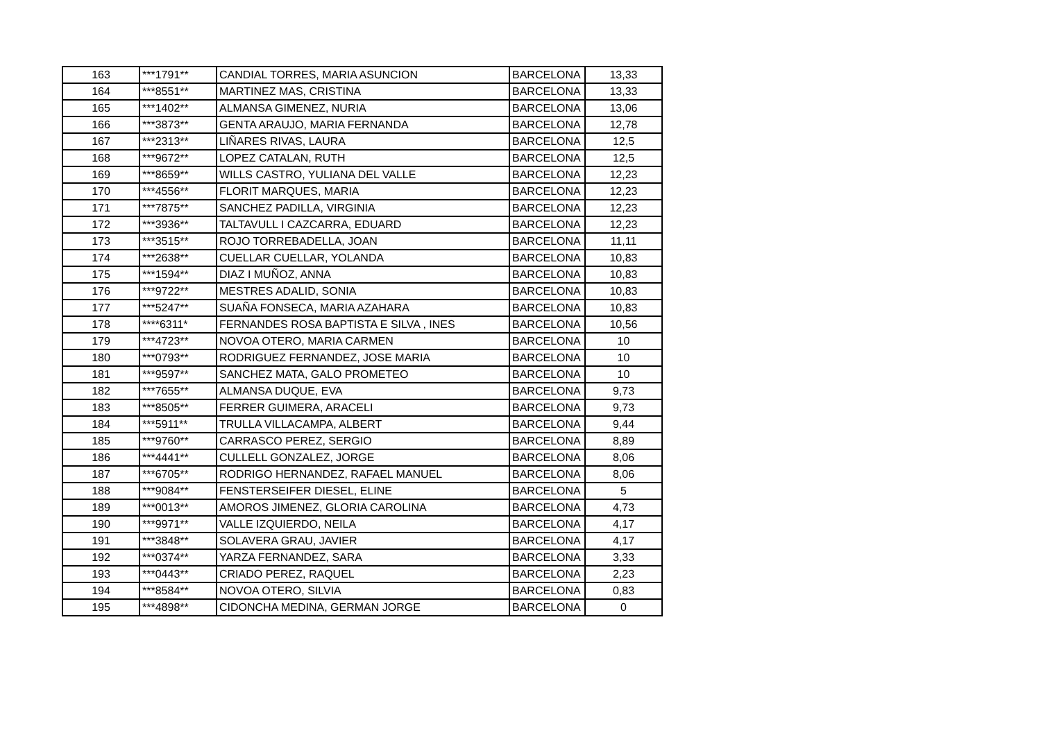| 163 | ***1791** | CANDIAL TORRES, MARIA ASUNCION | BARCELONA | 13,33 |
| 164 | ***8551** | MARTINEZ MAS, CRISTINA | BARCELONA | 13,33 |
| 165 | ***1402** | ALMANSA GIMENEZ, NURIA | BARCELONA | 13,06 |
| 166 | ***3873** | GENTA ARAUJO, MARIA FERNANDA | BARCELONA | 12,78 |
| 167 | ***2313** | LIÑARES RIVAS, LAURA | BARCELONA | 12,5 |
| 168 | ***9672** | LOPEZ CATALAN, RUTH | BARCELONA | 12,5 |
| 169 | ***8659** | WILLS CASTRO, YULIANA DEL VALLE | BARCELONA | 12,23 |
| 170 | ***4556** | FLORIT MARQUES, MARIA | BARCELONA | 12,23 |
| 171 | ***7875** | SANCHEZ PADILLA, VIRGINIA | BARCELONA | 12,23 |
| 172 | ***3936** | TALTAVULL I CAZCARRA, EDUARD | BARCELONA | 12,23 |
| 173 | ***3515** | ROJO TORREBADELLA, JOAN | BARCELONA | 11,11 |
| 174 | ***2638** | CUELLAR CUELLAR, YOLANDA | BARCELONA | 10,83 |
| 175 | ***1594** | DIAZ I MUÑOZ, ANNA | BARCELONA | 10,83 |
| 176 | ***9722** | MESTRES ADALID, SONIA | BARCELONA | 10,83 |
| 177 | ***5247** | SUAÑA FONSECA, MARIA AZAHARA | BARCELONA | 10,83 |
| 178 | ****6311* | FERNANDES ROSA BAPTISTA E SILVA , INES | BARCELONA | 10,56 |
| 179 | ***4723** | NOVOA OTERO, MARIA CARMEN | BARCELONA | 10 |
| 180 | ***0793** | RODRIGUEZ FERNANDEZ, JOSE MARIA | BARCELONA | 10 |
| 181 | ***9597** | SANCHEZ MATA, GALO PROMETEO | BARCELONA | 10 |
| 182 | ***7655** | ALMANSA DUQUE, EVA | BARCELONA | 9,73 |
| 183 | ***8505** | FERRER GUIMERA, ARACELI | BARCELONA | 9,73 |
| 184 | ***5911** | TRULLA VILLACAMPA, ALBERT | BARCELONA | 9,44 |
| 185 | ***9760** | CARRASCO PEREZ, SERGIO | BARCELONA | 8,89 |
| 186 | ***4441** | CULLELL GONZALEZ, JORGE | BARCELONA | 8,06 |
| 187 | ***6705** | RODRIGO HERNANDEZ, RAFAEL MANUEL | BARCELONA | 8,06 |
| 188 | ***9084** | FENSTERSEIFER DIESEL, ELINE | BARCELONA | 5 |
| 189 | ***0013** | AMOROS JIMENEZ, GLORIA CAROLINA | BARCELONA | 4,73 |
| 190 | ***9971** | VALLE IZQUIERDO, NEILA | BARCELONA | 4,17 |
| 191 | ***3848** | SOLAVERA GRAU, JAVIER | BARCELONA | 4,17 |
| 192 | ***0374** | YARZA FERNANDEZ, SARA | BARCELONA | 3,33 |
| 193 | ***0443** | CRIADO PEREZ, RAQUEL | BARCELONA | 2,23 |
| 194 | ***8584** | NOVOA OTERO, SILVIA | BARCELONA | 0,83 |
| 195 | ***4898** | CIDONCHA MEDINA, GERMAN JORGE | BARCELONA | 0 |